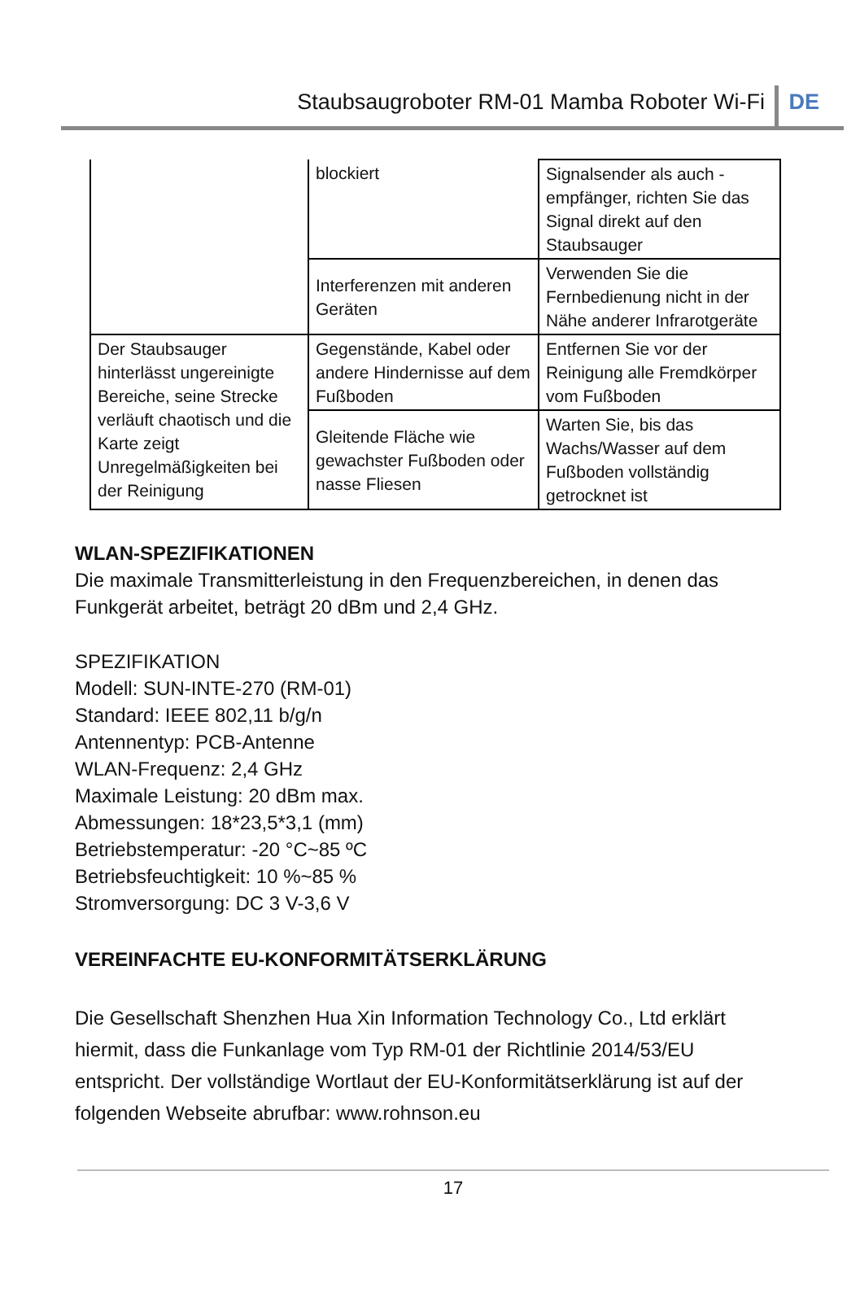Staubsaugroboter RM-01 Mamba Roboter Wi-Fi DE
| | blockiert | Signalsender als auch -empfänger, richten Sie das Signal direkt auf den Staubsauger |
| | Interferenzen mit anderen Geräten | Verwenden Sie die Fernbedienung nicht in der Nähe anderer Infrarotgeräte |
| Der Staubsauger hinterlässt ungereinigte Bereiche, seine Strecke verläuft chaotisch und die Karte zeigt Unregelmäßigkeiten bei der Reinigung | Gegenstände, Kabel oder andere Hindernisse auf dem Fußboden | Entfernen Sie vor der Reinigung alle Fremdkörper vom Fußboden |
| | Gleitende Fläche wie gewachster Fußboden oder nasse Fliesen | Warten Sie, bis das Wachs/Wasser auf dem Fußboden vollständig getrocknet ist |
WLAN-SPEZIFIKATIONEN
Die maximale Transmitterleistung in den Frequenzbereichen, in denen das Funkgerät arbeitet, beträgt 20 dBm und 2,4 GHz.
SPEZIFIKATION
Modell: SUN-INTE-270 (RM-01)
Standard: IEEE 802,11 b/g/n
Antennentyp: PCB-Antenne
WLAN-Frequenz: 2,4 GHz
Maximale Leistung: 20 dBm max.
Abmessungen: 18*23,5*3,1 (mm)
Betriebstemperatur: -20 °C~85 ºC
Betriebsfeuchtigkeit: 10 %~85 %
Stromversorgung: DC 3 V-3,6 V
VEREINFACHTE EU-KONFORMITÄTSERKLÄRUNG
Die Gesellschaft Shenzhen Hua Xin Information Technology Co., Ltd erklärt hiermit, dass die Funkanlage vom Typ RM-01 der Richtlinie 2014/53/EU entspricht. Der vollständige Wortlaut der EU-Konformitätserklärung ist auf der folgenden Webseite abrufbar: www.rohnson.eu
17